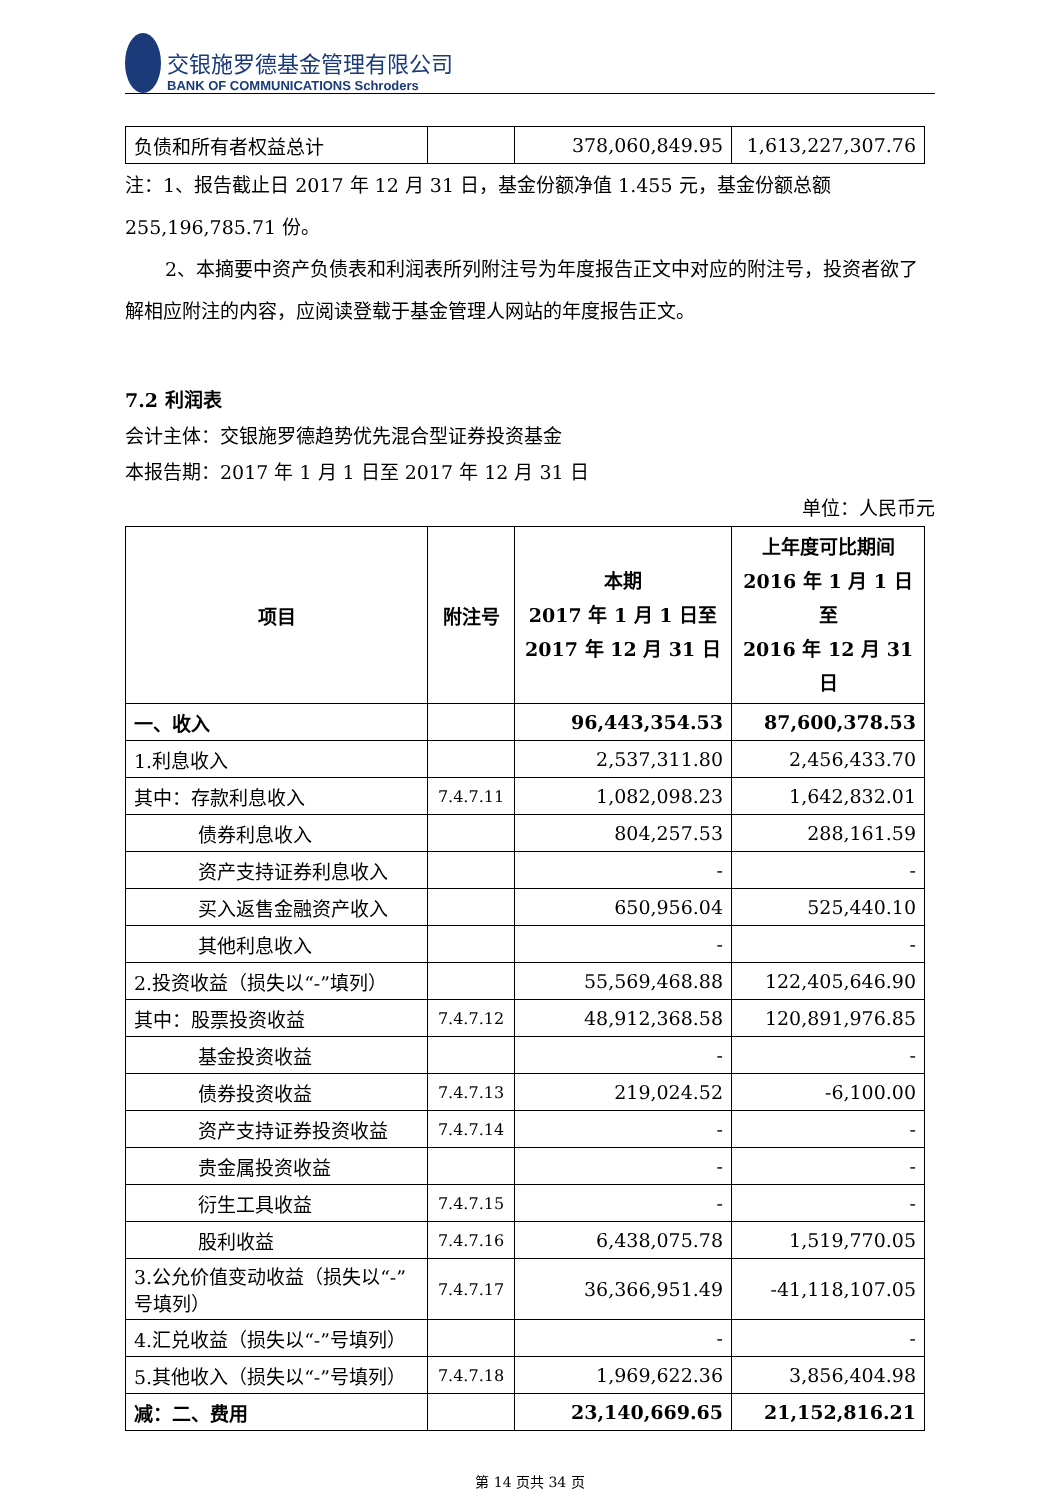交银施罗德基金管理有限公司
BANK OF COMMUNICATIONS Schroders
| 负债和所有者权益总计 | | 378,060,849.95 | 1,613,227,307.76 |
注：1、报告截止日 2017 年 12 月 31 日，基金份额净值 1.455 元，基金份额总额 255,196,785.71 份。
2、本摘要中资产负债表和利润表所列附注号为年度报告正文中对应的附注号，投资者欲了解相应附注的内容，应阅读登载于基金管理人网站的年度报告正文。
7.2 利润表
会计主体：交银施罗德趋势优先混合型证券投资基金
本报告期：2017 年 1 月 1 日至 2017 年 12 月 31 日
单位：人民币元
| 项目 | 附注号 | 本期 2017 年 1 月 1 日至 2017 年 12 月 31 日 | 上年度可比期间 2016 年 1 月 1 日至 2016 年 12 月 31 日 |
| --- | --- | --- | --- |
| 一、收入 | | 96,443,354.53 | 87,600,378.53 |
| 1.利息收入 | | 2,537,311.80 | 2,456,433.70 |
| 其中：存款利息收入 | 7.4.7.11 | 1,082,098.23 | 1,642,832.01 |
| 债券利息收入 | | 804,257.53 | 288,161.59 |
| 资产支持证券利息收入 | | - | - |
| 买入返售金融资产收入 | | 650,956.04 | 525,440.10 |
| 其他利息收入 | | - | - |
| 2.投资收益（损失以“-”填列） | | 55,569,468.88 | 122,405,646.90 |
| 其中：股票投资收益 | 7.4.7.12 | 48,912,368.58 | 120,891,976.85 |
| 基金投资收益 | | - | - |
| 债券投资收益 | 7.4.7.13 | 219,024.52 | -6,100.00 |
| 资产支持证券投资收益 | 7.4.7.14 | - | - |
| 贵金属投资收益 | | - | - |
| 衍生工具收益 | 7.4.7.15 | - | - |
| 股利收益 | 7.4.7.16 | 6,438,075.78 | 1,519,770.05 |
| 3.公允价值变动收益（损失以“-”号填列） | 7.4.7.17 | 36,366,951.49 | -41,118,107.05 |
| 4.汇兑收益（损失以“-”号填列） | | - | - |
| 5.其他收入（损失以“-”号填列） | 7.4.7.18 | 1,969,622.36 | 3,856,404.98 |
| 减：二、费用 | | 23,140,669.65 | 21,152,816.21 |
第 14 页共 34 页